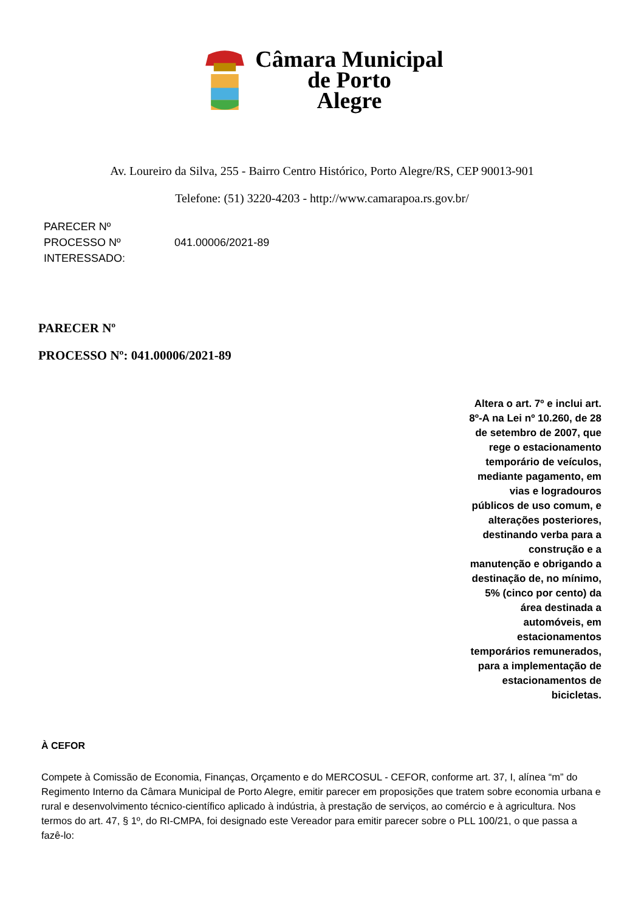Câmara Municipal
de Porto
Alegre
Av. Loureiro da Silva, 255 - Bairro Centro Histórico, Porto Alegre/RS, CEP 90013-901
Telefone: (51) 3220-4203 - http://www.camarapoa.rs.gov.br/
| PARECER Nº | |
| PROCESSO Nº | 041.00006/2021-89 |
| INTERESSADO: | |
PARECER Nº
PROCESSO Nº: 041.00006/2021-89
Altera o art. 7º e inclui art. 8º-A na Lei nº 10.260, de 28 de setembro de 2007, que rege o estacionamento temporário de veículos, mediante pagamento, em vias e logradouros públicos de uso comum, e alterações posteriores, destinando verba para a construção e a manutenção e obrigando a destinação de, no mínimo, 5% (cinco por cento) da área destinada a automóveis, em estacionamentos temporários remunerados, para a implementação de estacionamentos de bicicletas.
À CEFOR
Compete à Comissão de Economia, Finanças, Orçamento e do MERCOSUL - CEFOR, conforme art. 37, I, alínea “m” do Regimento Interno da Câmara Municipal de Porto Alegre, emitir parecer em proposições que tratem sobre economia urbana e rural e desenvolvimento técnico-científico aplicado à indústria, à prestação de serviços, ao comércio e à agricultura. Nos termos do art. 47, § 1º, do RI-CMPA, foi designado este Vereador para emitir parecer sobre o PLL 100/21, o que passa a fazê-lo: